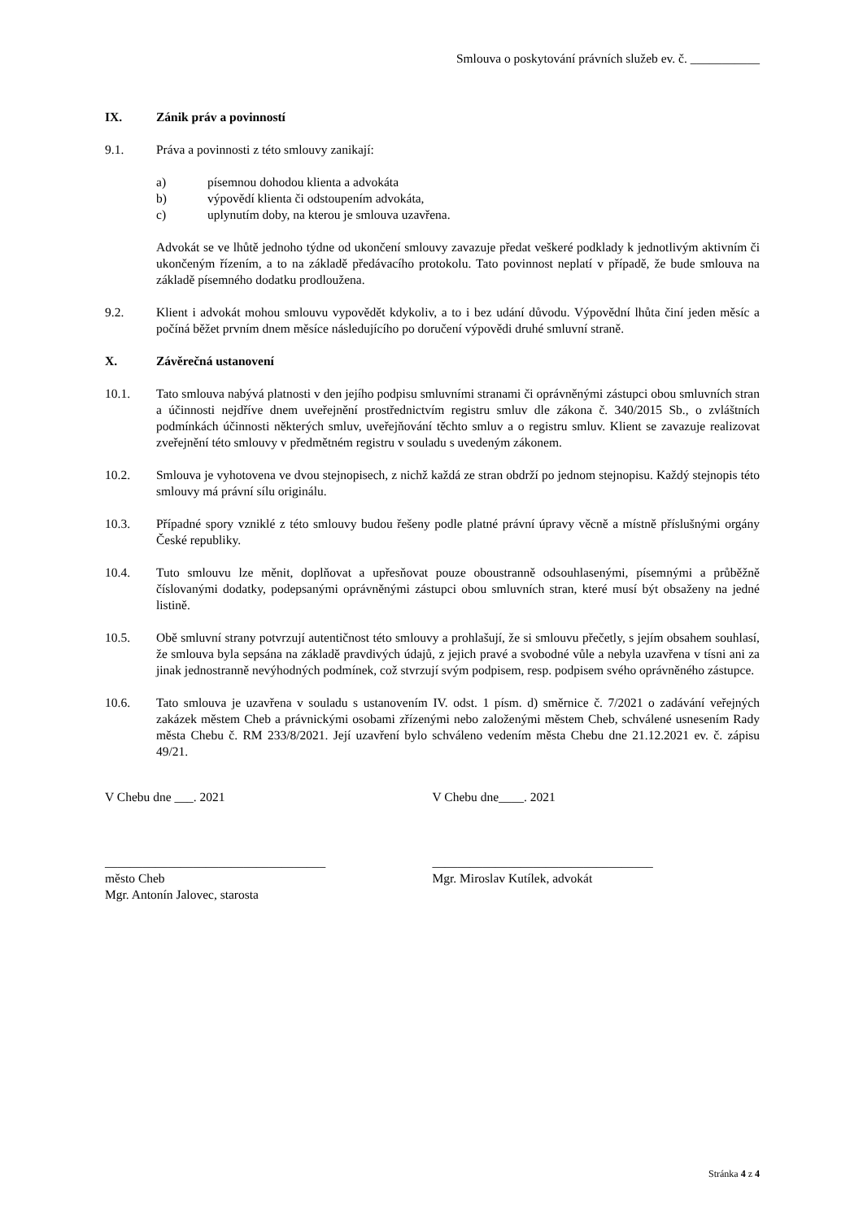Smlouva o poskytování právních služeb ev. č. ___________
IX. Zánik práv a povinností
9.1. Práva a povinnosti z této smlouvy zanikají:
a) písemnou dohodou klienta a advokáta
b) výpovědí klienta či odstoupením advokáta,
c) uplynutím doby, na kterou je smlouva uzavřena.
Advokát se ve lhůtě jednoho týdne od ukončení smlouvy zavazuje předat veškeré podklady k jednotlivým aktivním či ukončeným řízením, a to na základě předávacího protokolu. Tato povinnost neplatí v případě, že bude smlouva na základě písemného dodatku prodloužena.
9.2. Klient i advokát mohou smlouvu vypovědět kdykoliv, a to i bez udání důvodu. Výpovědní lhůta činí jeden měsíc a počíná běžet prvním dnem měsíce následujícího po doručení výpovědi druhé smluvní straně.
X. Závěrečná ustanovení
10.1. Tato smlouva nabývá platnosti v den jejího podpisu smluvními stranami či oprávněnými zástupci obou smluvních stran a účinnosti nejdříve dnem uveřejnění prostřednictvím registru smluv dle zákona č. 340/2015 Sb., o zvláštních podmínkách účinnosti některých smluv, uveřejňování těchto smluv a o registru smluv. Klient se zavazuje realizovat zveřejnění této smlouvy v předmětném registru v souladu s uvedeným zákonem.
10.2. Smlouva je vyhotovena ve dvou stejnopisech, z nichž každá ze stran obdrží po jednom stejnopisu. Každý stejnopis této smlouvy má právní sílu originálu.
10.3. Případné spory vzniklé z této smlouvy budou řešeny podle platné právní úpravy věcně a místně příslušnými orgány České republiky.
10.4. Tuto smlouvu lze měnit, doplňovat a upřesňovat pouze oboustranně odsouhlasenými, písemnými a průběžně číslovanými dodatky, podepsanými oprávněnými zástupci obou smluvních stran, které musí být obsaženy na jedné listině.
10.5. Obě smluvní strany potvrzují autentičnost této smlouvy a prohlašují, že si smlouvu přečetly, s jejím obsahem souhlasí, že smlouva byla sepsána na základě pravdivých údajů, z jejich pravé a svobodné vůle a nebyla uzavřena v tísni ani za jinak jednostranně nevýhodných podmínek, což stvrzují svým podpisem, resp. podpisem svého oprávněného zástupce.
10.6. Tato smlouva je uzavřena v souladu s ustanovením IV. odst. 1 písm. d) směrnice č. 7/2021 o zadávání veřejných zakázek městem Cheb a právnickými osobami zřízenými nebo založenými městem Cheb, schválené usnesením Rady města Chebu č. RM 233/8/2021. Její uzavření bylo schváleno vedením města Chebu dne 21.12.2021 ev. č. zápisu 49/21.
V Chebu dne ___. 2021 V Chebu dne____. 2021
___________________________________
město Cheb
Mgr. Antonín Jalovec, starosta
___________________________________
Mgr. Miroslav Kutílek, advokát
Stránka 4 z 4